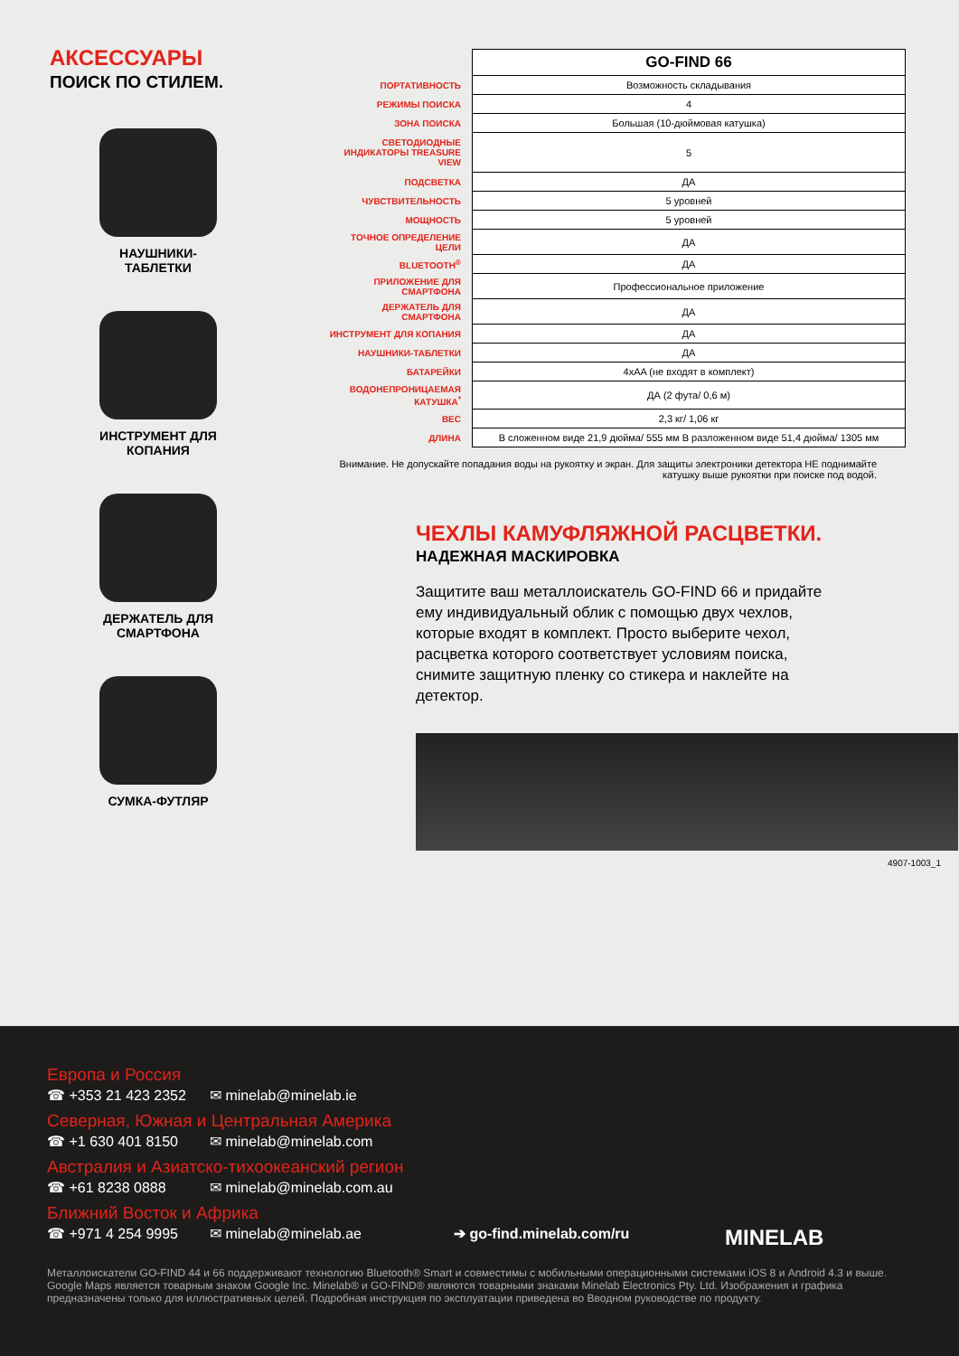АКСЕССУАРЫ
ПОИСК ПО СТИЛЕМ.
НАУШНИКИ-
ТАБЛЕТКИ
ИНСТРУМЕНТ ДЛЯ
КОПАНИЯ
ДЕРЖАТЕЛЬ ДЛЯ
СМАРТФОНА
СУМКА-ФУТЛЯР
| | GO-FIND 66 |
| ПОРТАТИВНОСТЬ | Возможность складывания |
| РЕЖИМЫ ПОИСКА | 4 |
| ЗОНА ПОИСКА | Большая (10-дюймовая катушка) |
| СВЕТОДИОДНЫЕ ИНДИКАТОРЫ TREASURE VIEW | 5 |
| ПОДСВЕТКА | ДА |
| ЧУВСТВИТЕЛЬНОСТЬ | 5 уровней |
| МОЩНОСТЬ | 5 уровней |
| ТОЧНОЕ ОПРЕДЕЛЕНИЕ ЦЕЛИ | ДА |
| BLUETOOTH<sup>®</sup> | ДА |
| ПРИЛОЖЕНИЕ ДЛЯ СМАРТФОНА | Профессиональное приложение |
| ДЕРЖАТЕЛЬ ДЛЯ СМАРТФОНА | ДА |
| ИНСТРУМЕНТ ДЛЯ КОПАНИЯ | ДА |
| НАУШНИКИ-ТАБЛЕТКИ | ДА |
| БАТАРЕЙКИ | 4xAA (не входят в комплект) |
| ВОДОНЕПРОНИЦАЕМАЯ КАТУШКА<sup>*</sup> | ДА (2 фута/ 0,6 м) |
| ВЕС | 2,3 кг/ 1,06 кг |
| ДЛИНА | В сложенном виде 21,9 дюйма/ 555 мм В разложенном виде 51,4 дюйма/ 1305 мм |
Внимание. Не допускайте попадания воды на рукоятку и экран. Для защиты электроники детектора НЕ поднимайте катушку выше рукоятки при поиске под водой.
ЧЕХЛЫ КАМУФЛЯЖНОЙ РАСЦВЕТКИ.
НАДЕЖНАЯ МАСКИРОВКА
Защитите ваш металлоискатель GO-FIND 66 и придайте ему индивидуальный облик с помощью двух чехлов, которые входят в комплект. Просто выберите чехол, расцветка которого соответствует условиям поиска, снимите защитную пленку со стикера и наклейте на детектор.
4907-1003_1
Европа и Россия
☎ +353 21 423 2352 ✉ minelab@minelab.ie
Северная, Южная и Центральная Америка
☎ +1 630 401 8150 ✉ minelab@minelab.com
Австралия и Азиатско-тихоокеанский регион
☎ +61 8238 0888 ✉ minelab@minelab.com.au
Ближний Восток и Африка
☎ +971 4 254 9995 ✉ minelab@minelab.ae ➔ go-find.minelab.com/ru MINELAB
Металлоискатели GO-FIND 44 и 66 поддерживают технологию Bluetooth® Smart и совместимы с мобильными операционными системами iOS 8 и Android 4.3 и выше. Google Maps является товарным знаком Google Inc. Minelab® и GO-FIND® являются товарными знаками Minelab Electronics Pty. Ltd. Изображения и графика предназначены только для иллюстративных целей. Подробная инструкция по эксплуатации приведена во Вводном руководстве по продукту.